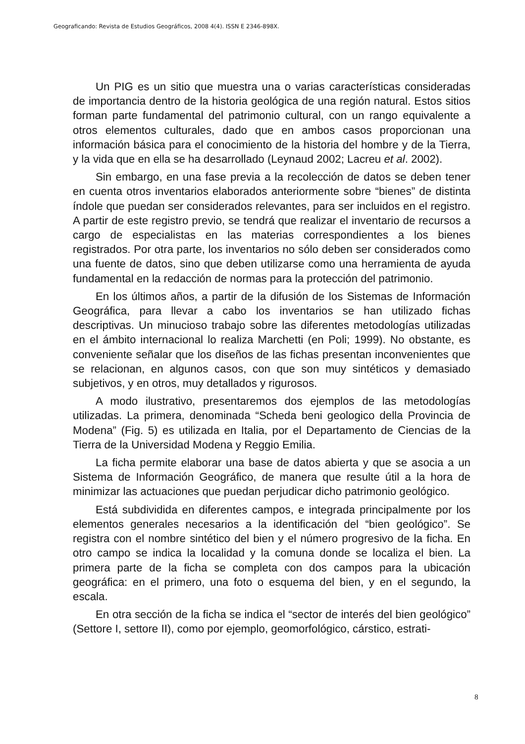Geograficando: Revista de Estudios Geográficos, 2008 4(4). ISSN E 2346-898X.
Un PIG es un sitio que muestra una o varias características consideradas de importancia dentro de la historia geológica de una región natural. Estos sitios forman parte fundamental del patrimonio cultural, con un rango equivalente a otros elementos culturales, dado que en ambos casos proporcionan una información básica para el conocimiento de la historia del hombre y de la Tierra, y la vida que en ella se ha desarrollado (Leynaud 2002; Lacreu et al. 2002).
Sin embargo, en una fase previa a la recolección de datos se deben tener en cuenta otros inventarios elaborados anteriormente sobre “bienes” de distinta índole que puedan ser considerados relevantes, para ser incluidos en el registro. A partir de este registro previo, se tendrá que realizar el inventario de recursos a cargo de especialistas en las materias correspondientes a los bienes registrados. Por otra parte, los inventarios no sólo deben ser considerados como una fuente de datos, sino que deben utilizarse como una herramienta de ayuda fundamental en la redacción de normas para la protección del patrimonio.
En los últimos años, a partir de la difusión de los Sistemas de Información Geográfica, para llevar a cabo los inventarios se han utilizado fichas descriptivas. Un minucioso trabajo sobre las diferentes metodologías utilizadas en el ámbito internacional lo realiza Marchetti (en Poli; 1999). No obstante, es conveniente señalar que los diseños de las fichas presentan inconvenientes que se relacionan, en algunos casos, con que son muy sintéticos y demasiado subjetivos, y en otros, muy detallados y rigurosos.
A modo ilustrativo, presentaremos dos ejemplos de las metodologías utilizadas. La primera, denominada “Scheda beni geologico della Provincia de Modena” (Fig. 5) es utilizada en Italia, por el Departamento de Ciencias de la Tierra de la Universidad Modena y Reggio Emilia.
La ficha permite elaborar una base de datos abierta y que se asocia a un Sistema de Información Geográfico, de manera que resulte útil a la hora de minimizar las actuaciones que puedan perjudicar dicho patrimonio geológico.
Está subdividida en diferentes campos, e integrada principalmente por los elementos generales necesarios a la identificación del “bien geológico”. Se registra con el nombre sintético del bien y el número progresivo de la ficha. En otro campo se indica la localidad y la comuna donde se localiza el bien. La primera parte de la ficha se completa con dos campos para la ubicación geográfica: en el primero, una foto o esquema del bien, y en el segundo, la escala.
En otra sección de la ficha se indica el “sector de interés del bien geológico” (Settore I, settore II), como por ejemplo, geomorfológico, cárstico, estrati-
8